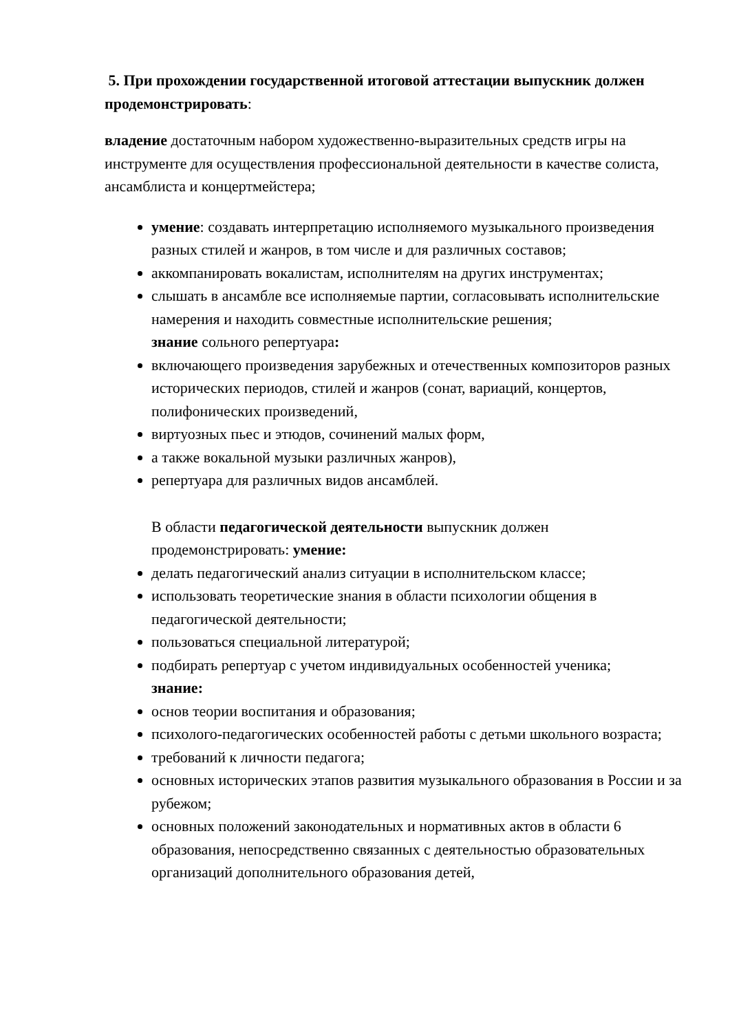5. При прохождении государственной итоговой аттестации выпускник должен продемонстрировать:
владение достаточным набором художественно-выразительных средств игры на инструменте для осуществления профессиональной деятельности в качестве солиста, ансамблиста и концертмейстера;
умение: создавать интерпретацию исполняемого музыкального произведения разных стилей и жанров, в том числе и для различных составов;
аккомпанировать вокалистам, исполнителям на других инструментах;
слышать в ансамбле все исполняемые партии, согласовывать исполнительские намерения и находить совместные исполнительские решения;
знание сольного репертуара:
включающего произведения зарубежных и отечественных композиторов разных исторических периодов, стилей и жанров (сонат, вариаций, концертов, полифонических произведений,
виртуозных пьес и этюдов, сочинений малых форм,
а также вокальной музыки различных жанров),
репертуара для различных видов ансамблей.
В области педагогической деятельности выпускник должен продемонстрировать: умение:
делать педагогический анализ ситуации в исполнительском классе;
использовать теоретические знания в области психологии общения в педагогической деятельности;
пользоваться специальной литературой;
подбирать репертуар с учетом индивидуальных особенностей ученика;
знание:
основ теории воспитания и образования;
психолого-педагогических особенностей работы с детьми школьного возраста;
требований к личности педагога;
основных исторических этапов развития музыкального образования в России и за рубежом;
основных положений законодательных и нормативных актов в области 6 образования, непосредственно связанных с деятельностью образовательных организаций дополнительного образования детей,